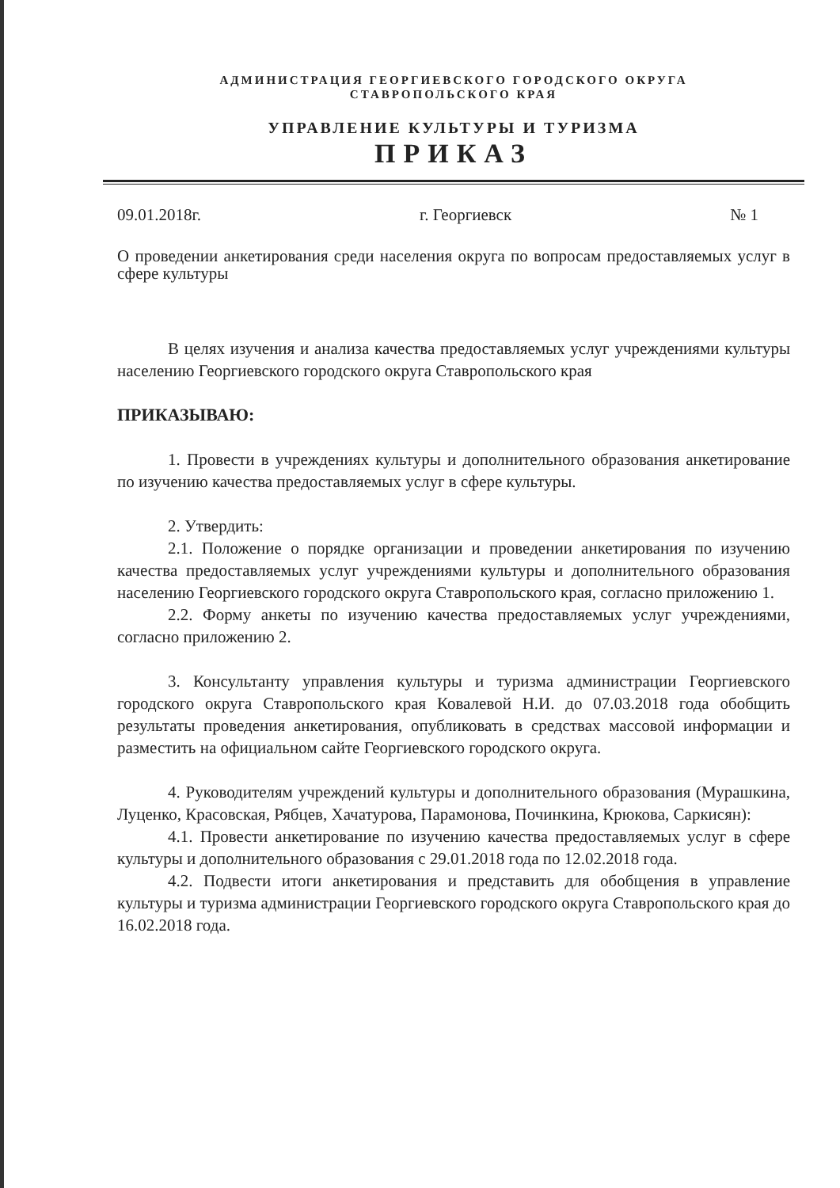АДМИНИСТРАЦИЯ ГЕОРГИЕВСКОГО ГОРОДСКОГО ОКРУГА
СТАВРОПОЛЬСКОГО КРАЯ
УПРАВЛЕНИЕ КУЛЬТУРЫ И ТУРИЗМА
ПРИКАЗ
09.01.2018г. г. Георгиевск № 1
О проведении анкетирования среди населения округа по вопросам предоставляемых услуг в сфере культуры
В целях изучения и анализа качества предоставляемых услуг учреждениями культуры населению Георгиевского городского округа Ставропольского края
ПРИКАЗЫВАЮ:
1. Провести в учреждениях культуры и дополнительного образования анкетирование по изучению качества предоставляемых услуг в сфере культуры.
2. Утвердить:
2.1. Положение о порядке организации и проведении анкетирования по изучению качества предоставляемых услуг учреждениями культуры и дополнительного образования населению Георгиевского городского округа Ставропольского края, согласно приложению 1.
2.2. Форму анкеты по изучению качества предоставляемых услуг учреждениями, согласно приложению 2.
3. Консультанту управления культуры и туризма администрации Георгиевского городского округа Ставропольского края Ковалевой Н.И. до 07.03.2018 года обобщить результаты проведения анкетирования, опубликовать в средствах массовой информации и разместить на официальном сайте Георгиевского городского округа.
4. Руководителям учреждений культуры и дополнительного образования (Мурашкина, Луценко, Красовская, Рябцев, Хачатурова, Парамонова, Починкина, Крюкова, Саркисян):
4.1. Провести анкетирование по изучению качества предоставляемых услуг в сфере культуры и дополнительного образования с 29.01.2018 года по 12.02.2018 года.
4.2. Подвести итоги анкетирования и представить для обобщения в управление культуры и туризма администрации Георгиевского городского округа Ставропольского края до 16.02.2018 года.